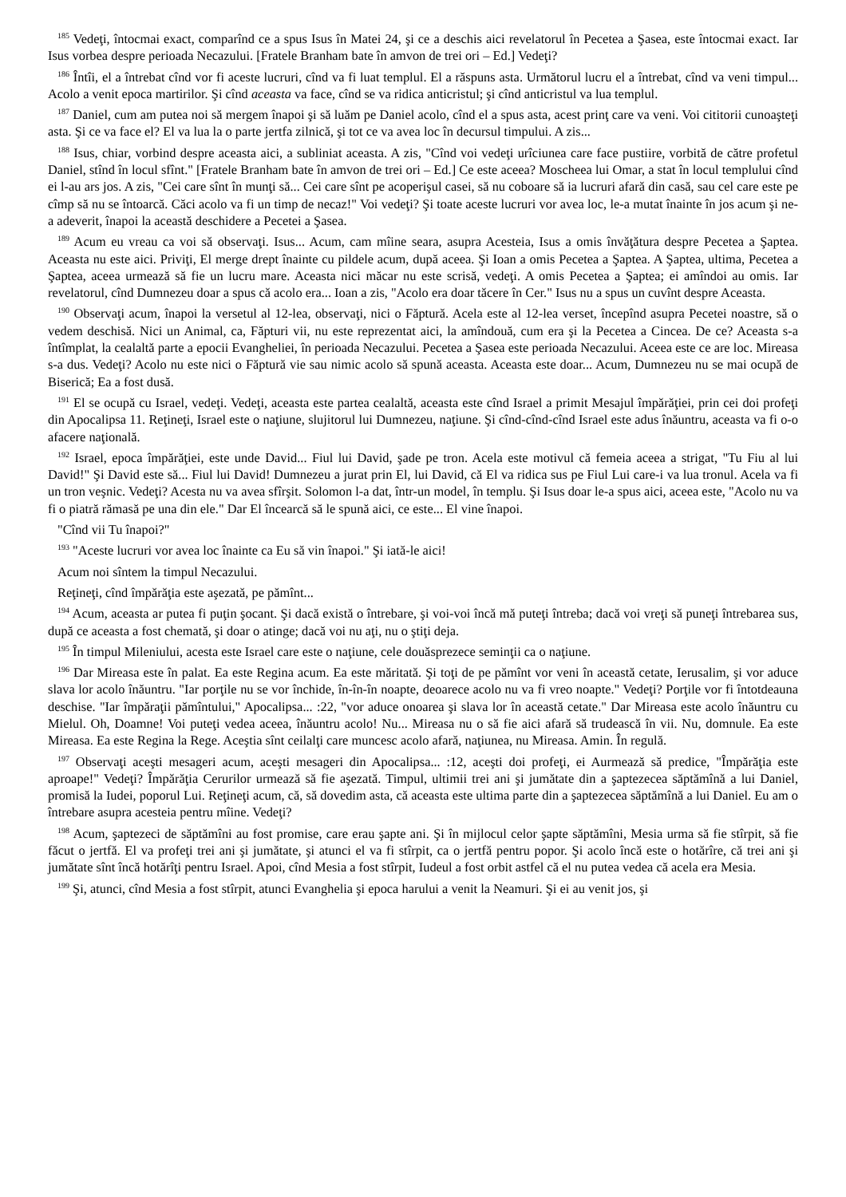<sup>185</sup> Vedeţi, întocmai exact, comparînd ce a spus Isus în Matei 24, şi ce a deschis aici revelatorul în Pecetea a Şasea, este întocmai exact. Iar Isus vorbea despre perioada Necazului. [Fratele Branham bate în amvon de trei ori – Ed.] Vedeţi?
<sup>186</sup> Întîi, el a întrebat cînd vor fi aceste lucruri, cînd va fi luat templul. El a răspuns asta. Următorul lucru el a întrebat, cînd va veni timpul... Acolo a venit epoca martirilor. Şi cînd aceasta va face, cînd se va ridica anticristul; şi cînd anticristul va lua templul.
<sup>187</sup> Daniel, cum am putea noi să mergem înapoi şi să luăm pe Daniel acolo, cînd el a spus asta, acest prinţ care va veni. Voi cititorii cunoaşteţi asta. Şi ce va face el? El va lua la o parte jertfa zilnică, şi tot ce va avea loc în decursul timpului. A zis...
<sup>188</sup> Isus, chiar, vorbind despre aceasta aici, a subliniat aceasta. A zis, "Cînd voi vedeţi urîciunea care face pustiire, vorbită de către profetul Daniel, stînd în locul sfînt." [Fratele Branham bate în amvon de trei ori – Ed.] Ce este aceea? Moscheea lui Omar, a stat în locul templului cînd ei l-au ars jos. A zis, "Cei care sînt în munţi să... Cei care sînt pe acoperişul casei, să nu coboare să ia lucruri afară din casă, sau cel care este pe cîmp să nu se întoarcă. Căci acolo va fi un timp de necaz!" Voi vedeţi? Şi toate aceste lucruri vor avea loc, le-a mutat înainte în jos acum şi ne-a adeverit, înapoi la această deschidere a Pecetei a Şasea.
<sup>189</sup> Acum eu vreau ca voi să observaţi. Isus... Acum, cam mîine seara, asupra Acesteia, Isus a omis învăţătura despre Pecetea a Şaptea. Aceasta nu este aici. Priviţi, El merge drept înainte cu pildele acum, după aceea. Şi Ioan a omis Pecetea a Şaptea. A Şaptea, ultima, Pecetea a Şaptea, aceea urmează să fie un lucru mare. Aceasta nici măcar nu este scrisă, vedeţi. A omis Pecetea a Şaptea; ei amîndoi au omis. Iar revelatorul, cînd Dumnezeu doar a spus că acolo era... Ioan a zis, "Acolo era doar tăcere în Cer." Isus nu a spus un cuvînt despre Aceasta.
<sup>190</sup> Observaţi acum, înapoi la versetul al 12-lea, observaţi, nici o Făptură. Acela este al 12-lea verset, începînd asupra Pecetei noastre, să o vedem deschisă. Nici un Animal, ca, Făpturi vii, nu este reprezentat aici, la amîndouă, cum era şi la Pecetea a Cincea. De ce? Aceasta s-a întîmplat, la cealaltă parte a epocii Evangheliei, în perioada Necazului. Pecetea a Şasea este perioada Necazului. Aceea este ce are loc. Mireasa s-a dus. Vedeţi? Acolo nu este nici o Făptură vie sau nimic acolo să spună aceasta. Aceasta este doar... Acum, Dumnezeu nu se mai ocupă de Biserică; Ea a fost dusă.
<sup>191</sup> El se ocupă cu Israel, vedeţi. Vedeţi, aceasta este partea cealaltă, aceasta este cînd Israel a primit Mesajul împărăţiei, prin cei doi profeţi din Apocalipsa 11. Reţineţi, Israel este o naţiune, slujitorul lui Dumnezeu, naţiune. Şi cînd-cînd-cînd Israel este adus înăuntru, aceasta va fi o-o afacere naţională.
<sup>192</sup> Israel, epoca împărăţiei, este unde David... Fiul lui David, şade pe tron. Acela este motivul că femeia aceea a strigat, "Tu Fiu al lui David!" Şi David este să... Fiul lui David! Dumnezeu a jurat prin El, lui David, că El va ridica sus pe Fiul Lui care-i va lua tronul. Acela va fi un tron veşnic. Vedeţi? Acesta nu va avea sfîrşit. Solomon l-a dat, într-un model, în templu. Şi Isus doar le-a spus aici, aceea este, "Acolo nu va fi o piatră rămasă pe una din ele." Dar El încearcă să le spună aici, ce este... El vine înapoi.
"Cînd vii Tu înapoi?"
<sup>193</sup> "Aceste lucruri vor avea loc înainte ca Eu să vin înapoi." Şi iată-le aici!
Acum noi sîntem la timpul Necazului.
Reţineţi, cînd împărăţia este aşezată, pe pămînt...
<sup>194</sup> Acum, aceasta ar putea fi puţin şocant. Şi dacă există o întrebare, şi voi-voi încă mă puteţi întreba; dacă voi vreţi să puneţi întrebarea sus, după ce aceasta a fost chemată, şi doar o atinge; dacă voi nu aţi, nu o ştiţi deja.
<sup>195</sup> În timpul Mileniului, acesta este Israel care este o naţiune, cele douăsprezece seminţii ca o naţiune.
<sup>196</sup> Dar Mireasa este în palat. Ea este Regina acum. Ea este măritată. Şi toţi de pe pămînt vor veni în această cetate, Ierusalim, şi vor aduce slava lor acolo înăuntru. "Iar porţile nu se vor închide, în-în-în noapte, deoarece acolo nu va fi vreo noapte." Vedeţi? Porţile vor fi întotdeauna deschise. "Iar împăraţii pămîntului," Apocalipsa... :22, "vor aduce onoarea şi slava lor în această cetate." Dar Mireasa este acolo înăuntru cu Mielul. Oh, Doamne! Voi puteţi vedea aceea, înăuntru acolo! Nu... Mireasa nu o să fie aici afară să trudească în vii. Nu, domnule. Ea este Mireasa. Ea este Regina la Rege. Aceştia sînt ceilalţi care muncesc acolo afară, naţiunea, nu Mireasa. Amin. În regulă.
<sup>197</sup> Observaţi aceşti mesageri acum, aceşti mesageri din Apocalipsa... :12, aceşti doi profeţi, ei Aurmează să predice, "Împărăţia este aproape!" Vedeţi? Împărăţia Cerurilor urmează să fie aşezată. Timpul, ultimii trei ani şi jumătate din a şaptezecea săptămînă a lui Daniel, promisă la Iudei, poporul Lui. Reţineţi acum, că, să dovedim asta, că aceasta este ultima parte din a şaptezecea săptămînă a lui Daniel. Eu am o întrebare asupra acesteia pentru mîine. Vedeţi?
<sup>198</sup> Acum, şaptezeci de săptămîni au fost promise, care erau şapte ani. Şi în mijlocul celor şapte săptămîni, Mesia urma să fie stîrpit, să fie făcut o jertfă. El va profeţi trei ani şi jumătate, şi atunci el va fi stîrpit, ca o jertfă pentru popor. Şi acolo încă este o hotărîre, că trei ani şi jumătate sînt încă hotărîţi pentru Israel. Apoi, cînd Mesia a fost stîrpit, Iudeul a fost orbit astfel că el nu putea vedea că acela era Mesia.
<sup>199</sup> Şi, atunci, cînd Mesia a fost stîrpit, atunci Evanghelia şi epoca harului a venit la Neamuri. Şi ei au venit jos, şi